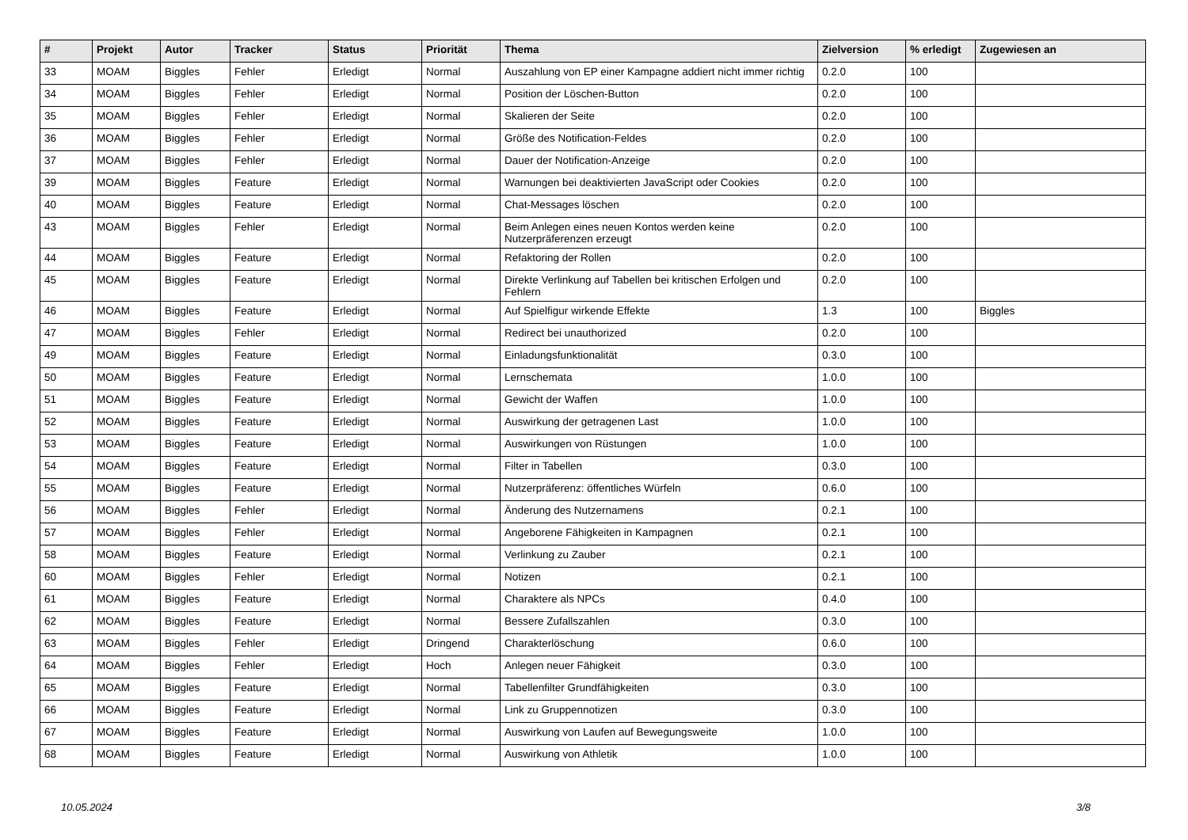| # | Projekt | Autor | Tracker | Status | Priorität | Thema | Zielversion | % erledigt | Zugewiesen an |
| --- | --- | --- | --- | --- | --- | --- | --- | --- | --- |
| 33 | MOAM | Biggles | Fehler | Erledigt | Normal | Auszahlung von EP einer Kampagne addiert nicht immer richtig | 0.2.0 | 100 | |
| 34 | MOAM | Biggles | Fehler | Erledigt | Normal | Position der Löschen-Button | 0.2.0 | 100 | |
| 35 | MOAM | Biggles | Fehler | Erledigt | Normal | Skalieren der Seite | 0.2.0 | 100 | |
| 36 | MOAM | Biggles | Fehler | Erledigt | Normal | Größe des Notification-Feldes | 0.2.0 | 100 | |
| 37 | MOAM | Biggles | Fehler | Erledigt | Normal | Dauer der Notification-Anzeige | 0.2.0 | 100 | |
| 39 | MOAM | Biggles | Feature | Erledigt | Normal | Warnungen bei deaktivierten JavaScript oder Cookies | 0.2.0 | 100 | |
| 40 | MOAM | Biggles | Feature | Erledigt | Normal | Chat-Messages löschen | 0.2.0 | 100 | |
| 43 | MOAM | Biggles | Fehler | Erledigt | Normal | Beim Anlegen eines neuen Kontos werden keine Nutzerpräferenzen erzeugt | 0.2.0 | 100 | |
| 44 | MOAM | Biggles | Feature | Erledigt | Normal | Refaktoring der Rollen | 0.2.0 | 100 | |
| 45 | MOAM | Biggles | Feature | Erledigt | Normal | Direkte Verlinkung auf Tabellen bei kritischen Erfolgen und Fehlern | 0.2.0 | 100 | |
| 46 | MOAM | Biggles | Feature | Erledigt | Normal | Auf Spielfigur wirkende Effekte | 1.3 | 100 | Biggles |
| 47 | MOAM | Biggles | Fehler | Erledigt | Normal | Redirect bei unauthorized | 0.2.0 | 100 | |
| 49 | MOAM | Biggles | Feature | Erledigt | Normal | Einladungsfunktionalität | 0.3.0 | 100 | |
| 50 | MOAM | Biggles | Feature | Erledigt | Normal | Lernschemata | 1.0.0 | 100 | |
| 51 | MOAM | Biggles | Feature | Erledigt | Normal | Gewicht der Waffen | 1.0.0 | 100 | |
| 52 | MOAM | Biggles | Feature | Erledigt | Normal | Auswirkung der getragenen Last | 1.0.0 | 100 | |
| 53 | MOAM | Biggles | Feature | Erledigt | Normal | Auswirkungen von Rüstungen | 1.0.0 | 100 | |
| 54 | MOAM | Biggles | Feature | Erledigt | Normal | Filter in Tabellen | 0.3.0 | 100 | |
| 55 | MOAM | Biggles | Feature | Erledigt | Normal | Nutzerpräferenz: öffentliches Würfeln | 0.6.0 | 100 | |
| 56 | MOAM | Biggles | Fehler | Erledigt | Normal | Änderung des Nutzernamens | 0.2.1 | 100 | |
| 57 | MOAM | Biggles | Fehler | Erledigt | Normal | Angeborene Fähigkeiten in Kampagnen | 0.2.1 | 100 | |
| 58 | MOAM | Biggles | Feature | Erledigt | Normal | Verlinkung zu Zauber | 0.2.1 | 100 | |
| 60 | MOAM | Biggles | Fehler | Erledigt | Normal | Notizen | 0.2.1 | 100 | |
| 61 | MOAM | Biggles | Feature | Erledigt | Normal | Charaktere als NPCs | 0.4.0 | 100 | |
| 62 | MOAM | Biggles | Feature | Erledigt | Normal | Bessere Zufallszahlen | 0.3.0 | 100 | |
| 63 | MOAM | Biggles | Fehler | Erledigt | Dringend | Charakterlöschung | 0.6.0 | 100 | |
| 64 | MOAM | Biggles | Fehler | Erledigt | Hoch | Anlegen neuer Fähigkeit | 0.3.0 | 100 | |
| 65 | MOAM | Biggles | Feature | Erledigt | Normal | Tabellenfilter Grundfähigkeiten | 0.3.0 | 100 | |
| 66 | MOAM | Biggles | Feature | Erledigt | Normal | Link zu Gruppennotizen | 0.3.0 | 100 | |
| 67 | MOAM | Biggles | Feature | Erledigt | Normal | Auswirkung von Laufen auf Bewegungsweite | 1.0.0 | 100 | |
| 68 | MOAM | Biggles | Feature | Erledigt | Normal | Auswirkung von Athletik | 1.0.0 | 100 | |
10.05.2024 3/8